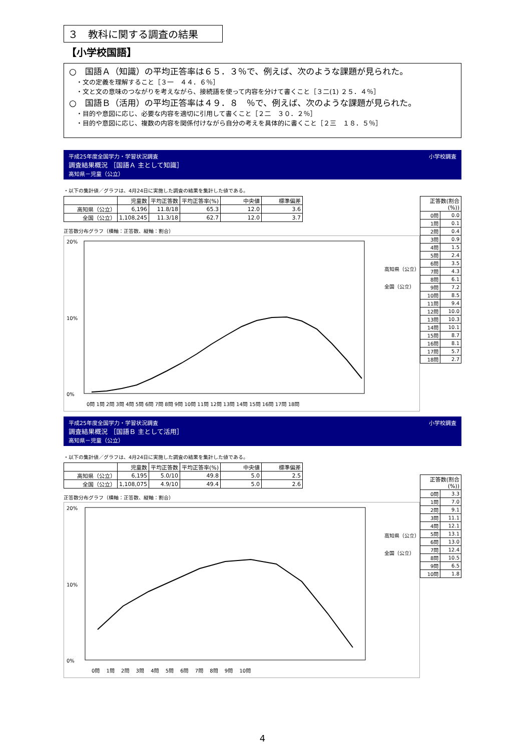３　教科に関する調査の結果
【小学校国語】
○　国語Ａ（知識）の平均正答率は６５．３％で、例えば、次のような課題が見られた。
・文の定義を理解すること［３一　４４．６％］
・文と文の意味のつながりを考えながら、接続語を使って内容を分けて書くこと［３二(1) ２５．４％］
○　国語Ｂ（活用）の平均正答率は４９．８　％で、例えば、次のような課題が見られた。
・目的や意図に応じ、必要な内容を適切に引用して書くこと［２二　３０．２％］
・目的や意図に応じ、複数の内容を関係付けながら自分の考えを具体的に書くこと［２三　１８．５％］
平成25年度全国学力・学習状況調査
調査結果概況 ［国語Ａ 主として知識］
高知県－児童（公立）
小学校調査
・以下の集計値／グラフは、4月24日に実施した調査の結果を集計した値である。
| | 児童数 | 平均正答数 | 平均正答率(%) | 中央値 | 標準偏差 |
| --- | --- | --- | --- | --- | --- |
| 高知県（公立） | 6,196 | 11.8/18 | 65.3 | 12.0 | 3.6 |
| 全国（公立） | 1,108,245 | 11.3/18 | 62.7 | 12.0 | 3.7 |
正答数分布グラフ（横軸：正答数、縦軸：割合）
20%
10%
0%
0問 1問 2問 3問 4問 5問 6問 7問 8問 9問 10問 11問 12問 13問 14問 15問 16問 17問 18問
高知県（公立）
全国（公立）
| 正答数(割合(%)) | |
| --- | --- |
| 0問 | 0.0 |
| 1問 | 0.1 |
| 2問 | 0.4 |
| 3問 | 0.9 |
| 4問 | 1.5 |
| 5問 | 2.4 |
| 6問 | 3.5 |
| 7問 | 4.3 |
| 8問 | 6.1 |
| 9問 | 7.2 |
| 10問 | 8.5 |
| 11問 | 9.4 |
| 12問 | 10.0 |
| 13問 | 10.3 |
| 14問 | 10.1 |
| 15問 | 8.7 |
| 16問 | 8.1 |
| 17問 | 5.7 |
| 18問 | 2.7 |
平成25年度全国学力・学習状況調査
調査結果概況 ［国語Ｂ 主として活用］
高知県－児童（公立）
小学校調査
・以下の集計値／グラフは、4月24日に実施した調査の結果を集計した値である。
| | 児童数 | 平均正答数 | 平均正答率(%) | 中央値 | 標準偏差 |
| --- | --- | --- | --- | --- | --- |
| 高知県（公立） | 6,195 | 5.0/10 | 49.8 | 5.0 | 2.5 |
| 全国（公立） | 1,108,075 | 4.9/10 | 49.4 | 5.0 | 2.6 |
正答数分布グラフ（横軸：正答数、縦軸：割合）
20%
10%
0%
0問　 1問　 2問　 3問　 4問　 5問　 6問　 7問　 8問　 9問　 10問
高知県（公立）
全国（公立）
| 正答数(割合(%)) | |
| --- | --- |
| 0問 | 3.3 |
| 1問 | 7.0 |
| 2問 | 9.1 |
| 3問 | 11.1 |
| 4問 | 12.1 |
| 5問 | 13.1 |
| 6問 | 13.0 |
| 7問 | 12.4 |
| 8問 | 10.5 |
| 9問 | 6.5 |
| 10問 | 1.8 |
4